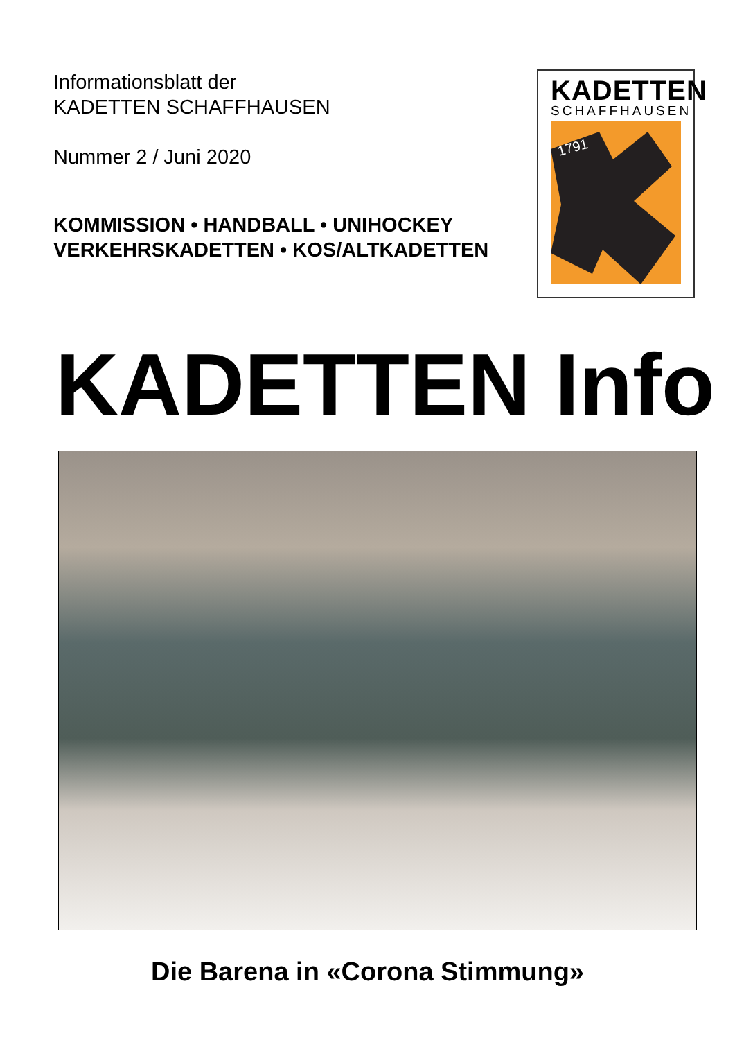Informationsblatt der
KADETTEN SCHAFFHAUSEN
Nummer 2 / Juni 2020
KOMMISSION • HANDBALL • UNIHOCKEY
VERKEHRSKADETTEN • KOS/ALTKADETTEN
KADETTEN
SCHAFFHAUSEN
1791
KADETTEN Info
Die Barena in «Corona Stimmung»